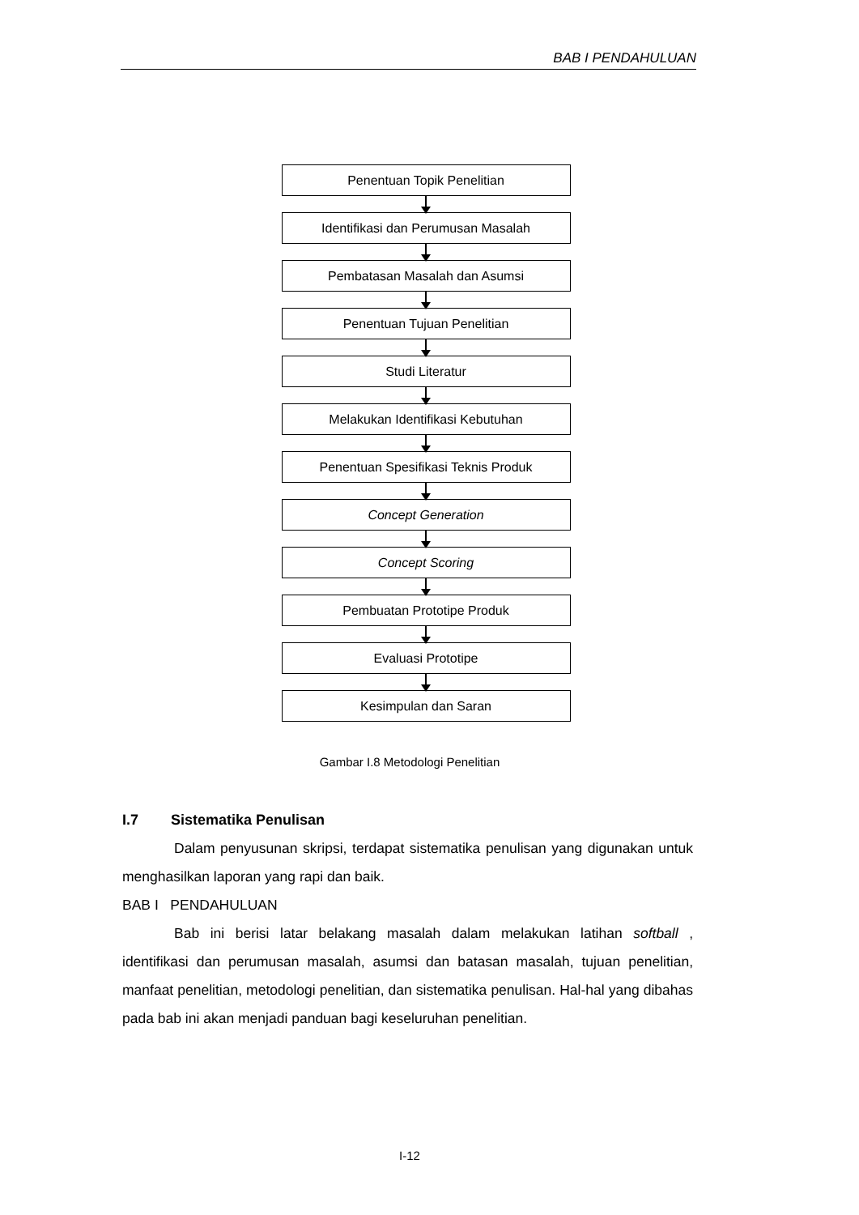BAB I PENDAHULUAN
Penentuan Topik Penelitian
Identifikasi dan Perumusan Masalah
Pembatasan Masalah dan Asumsi
Penentuan Tujuan Penelitian
Studi Literatur
Melakukan Identifikasi Kebutuhan
Penentuan Spesifikasi Teknis Produk
Concept Generation
Concept Scoring
Pembuatan Prototipe Produk
Evaluasi Prototipe
Kesimpulan dan Saran
Gambar I.8 Metodologi Penelitian
I.7 Sistematika Penulisan
Dalam penyusunan skripsi, terdapat sistematika penulisan yang digunakan untuk menghasilkan laporan yang rapi dan baik.
BAB I PENDAHULUAN
Bab ini berisi latar belakang masalah dalam melakukan latihan softball , identifikasi dan perumusan masalah, asumsi dan batasan masalah, tujuan penelitian, manfaat penelitian, metodologi penelitian, dan sistematika penulisan. Hal-hal yang dibahas pada bab ini akan menjadi panduan bagi keseluruhan penelitian.
I-12